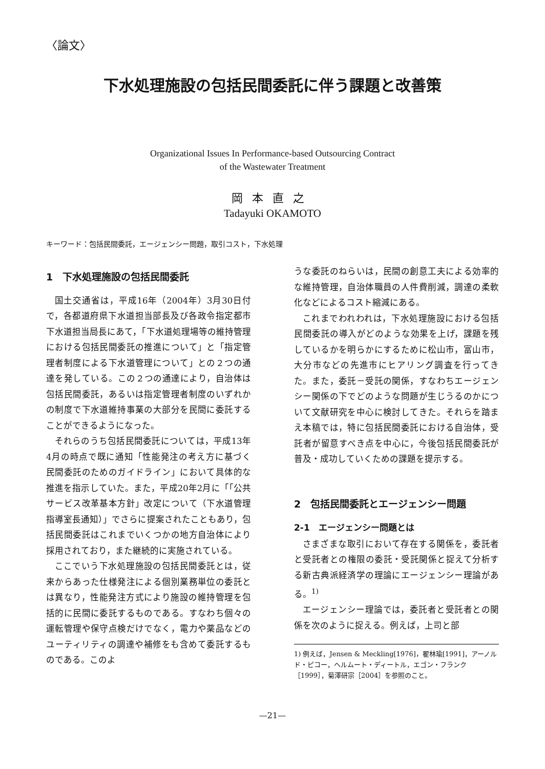〈論文〉
下水処理施設の包括民間委託に伴う課題と改善策
Organizational Issues In Performance-based Outsourcing Contract
of the Wastewater Treatment
岡本直之
Tadayuki OKAMOTO
キーワード：包括民間委託，エージェンシー問題，取引コスト，下水処理
1　下水処理施設の包括民間委託
国土交通省は，平成16年（2004年）3月30日付で，各都道府県下水道担当部長及び各政令指定都市下水道担当局長にあて，「下水道処理場等の維持管理における包括民間委託の推進について」と「指定管理者制度による下水道管理について」との２つの通達を発している。この２つの通達により，自治体は包括民間委託，あるいは指定管理者制度のいずれかの制度で下水道維持事業の大部分を民間に委託することができるようになった。
それらのうち包括民間委託については，平成13年4月の時点で既に通知「性能発注の考え方に基づく民間委託のためのガイドライン」において具体的な推進を指示していた。また，平成20年2月に「「公共サービス改革基本方針」改定について（下水道管理指導室長通知）」でさらに提案されたこともあり，包括民間委託はこれまでいくつかの地方自治体により採用されており，また継続的に実施されている。
ここでいう下水処理施設の包括民間委託とは，従来からあった仕様発注による個別業務単位の委託とは異なり，性能発注方式により施設の維持管理を包括的に民間に委託するものである。すなわち個々の運転管理や保守点検だけでなく，電力や薬品などのユーティリティの調達や補修をも含めて委託するものである。このよ
うな委託のねらいは，民間の創意工夫による効率的な維持管理，自治体職員の人件費削減，調達の柔軟化などによるコスト縮減にある。
これまでわれわれは，下水処理施設における包括民間委託の導入がどのような効果を上げ，課題を残しているかを明らかにするために松山市，富山市，大分市などの先進市にヒアリング調査を行ってきた。また，委託－受託の関係，すなわちエージェンシー関係の下でどのような問題が生じうるのかについて文献研究を中心に検討してきた。それらを踏まえ本稿では，特に包括民間委託における自治体，受託者が留意すべき点を中心に，今後包括民間委託が普及・成功していくための課題を提示する。
2　包括民間委託とエージェンシー問題
2-1　エージェンシー問題とは
さまざまな取引において存在する関係を，委託者と受託者との権限の委託・受託関係と捉えて分析する新古典派経済学の理論にエージェンシー理論がある。<sup>1)</sup>
エージェンシー理論では，委託者と受託者との関係を次のように捉える。例えば，上司と部
1) 例えば，Jensen & Meckling[1976]，翟林瑜[1991]，アーノルド・ピコー，ヘルムート・ディートル，エゴン・フランク［1999］，菊澤研宗［2004］を参照のこと。
—21—